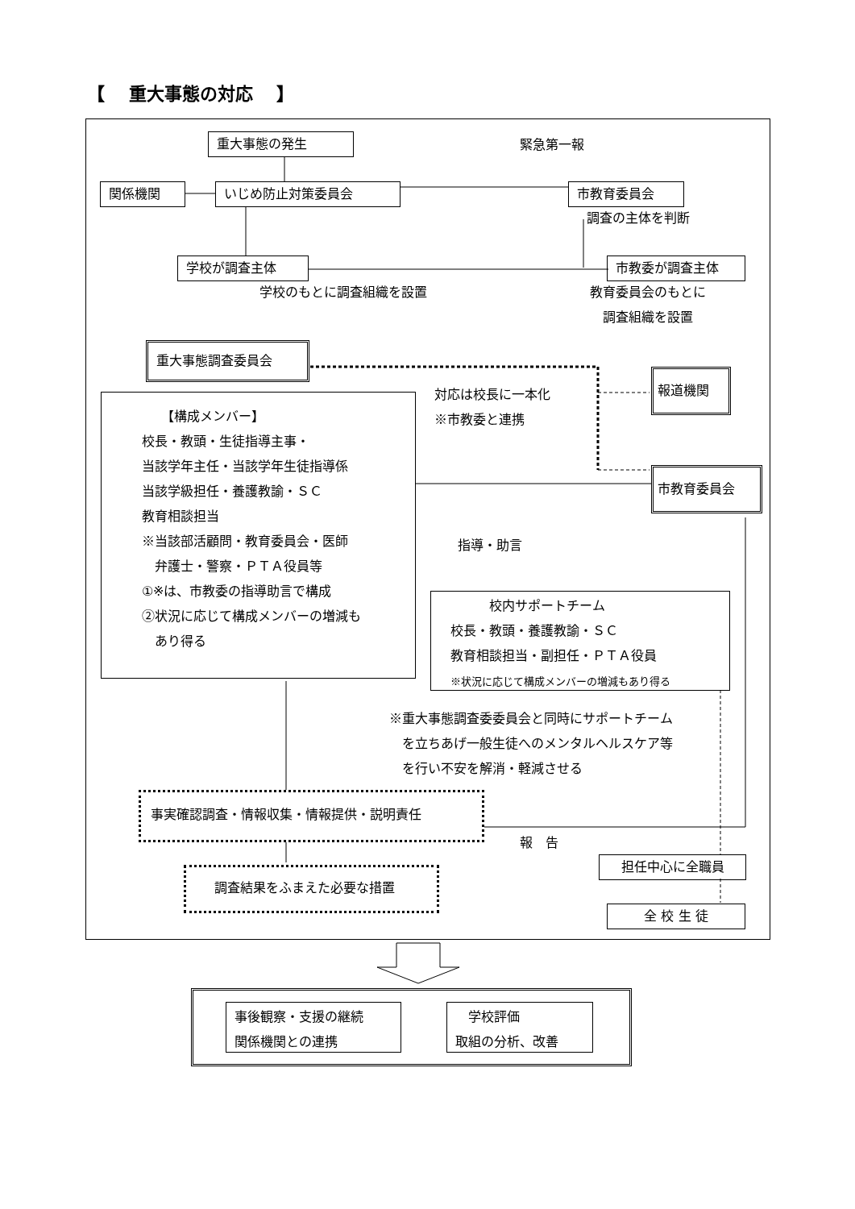【　 重大事態の対応　 】
重大事態の発生 緊急第一報
関係機関 いじめ防止対策委員会 市教育委員会
調査の主体を判断
学校が調査主体 市教委が調査主体
学校のもとに調査組織を設置
教育委員会のもとに
調査組織を設置
重大事態調査委員会
対応は校長に一本化
※市教委と連携
報道機関
　　【構成メンバー】
校長・教頭・生徒指導主事・
当該学年主任・当該学年生徒指導係
当該学級担任・養護教諭・ＳＣ
教育相談担当
※当該部活顧問・教育委員会・医師
　弁護士・警察・ＰＴＡ役員等
①※は、市教委の指導助言で構成
②状況に応じて構成メンバーの増減も
　あり得る
市教育委員会
指導・助言
　　　校内サポートチーム
校長・教頭・養護教諭・ＳＣ
教育相談担当・副担任・ＰＴＡ役員
※状況に応じて構成メンバーの増減もあり得る
※重大事態調査委委員会と同時にサポートチーム
　を立ちあげ一般生徒へのメンタルヘルスケア等
　を行い不安を解消・軽減させる
事実確認調査・情報収集・情報提供・説明責任
報　告
担任中心に全職員
調査結果をふまえた必要な措置
全 校 生 徒
事後観察・支援の継続
関係機関との連携
　学校評価
取組の分析、改善